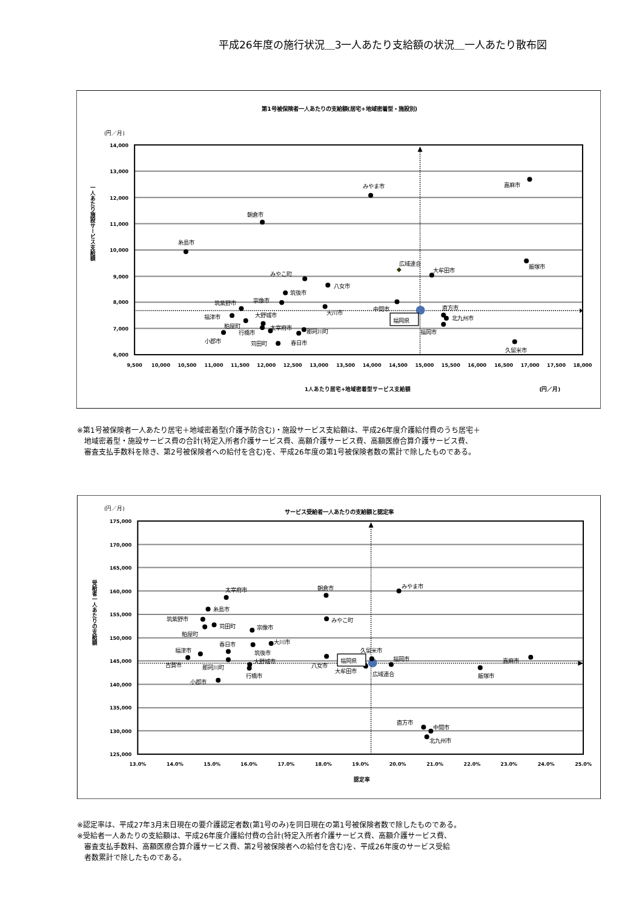平成26年度の施行状況＿3一人あたり支給額の状況＿一人あたり散布図
第1号被保険者一人あたりの支給額(居宅+地域密着型・施設別)
(円／月)
14,000
13,000
12,000
11,000
10,000
9,000
8,000
7,000
6,000
9,500
10,000
10,500
11,000
11,500
12,000
12,500
13,000
13,500
14,000
14,500
15,000
15,500
16,000
16,500
17,000
17,500
18,000
1人あたり居宅+地域密着型サービス支給額
(円／月)
一人あたり施設サービス支給額
嘉麻市
みやま市
朝倉市
糸島市
広域連合
大牟田市
飯塚市
みやこ町
八女市
筑後市
宗像市
筑紫野市
中間市
直方市
大川市
北九州市
大野城市
福津市
粕屋町
太宰府市
行橋市
那珂川町
福岡市
小郡市
苅田町
春日市
久留米市
福岡県
※第1号被保険者一人あたり居宅＋地域密着型(介護予防含む)・施設サービス支給額は、平成26年度介護給付費のうち居宅＋
　地域密着型・施設サービス費の合計(特定入所者介護サービス費、高額介護サービス費、高額医療合算介護サービス費、
　審査支払手数料を除き、第2号被保険者への給付を含む)を、平成26年度の第1号被保険者数の累計で除したものである。
(円／月)
サービス受給者一人あたりの支給額と認定率
175,000
170,000
165,000
160,000
155,000
150,000
145,000
140,000
135,000
130,000
125,000
13.0%
14.0%
15.0%
16.0%
17.0%
18.0%
19.0%
20.0%
21.0%
22.0%
23.0%
24.0%
25.0%
認定率
受給者一人あたりの支給額
みやま市
朝倉市
太宰府市
糸島市
みやこ町
筑紫野市
苅田町
宗像市
粕屋町
大川市
春日市
筑後市
福津市
久留米市
大野城市
福岡市
嘉麻市
古賀市
八女市
那珂川町
大牟田市
広域連合
行橋市
飯塚市
小郡市
直方市
中間市
北九州市
福岡県
※認定率は、平成27年3月末日現在の要介護認定者数(第1号のみ)を同日現在の第1号被保険者数で除したものである。
※受給者一人あたりの支給額は、平成26年度介護給付費の合計(特定入所者介護サービス費、高額介護サービス費、
　審査支払手数料、高額医療合算介護サービス費、第2号被保険者への給付を含む)を、平成26年度のサービス受給
　者数累計で除したものである。